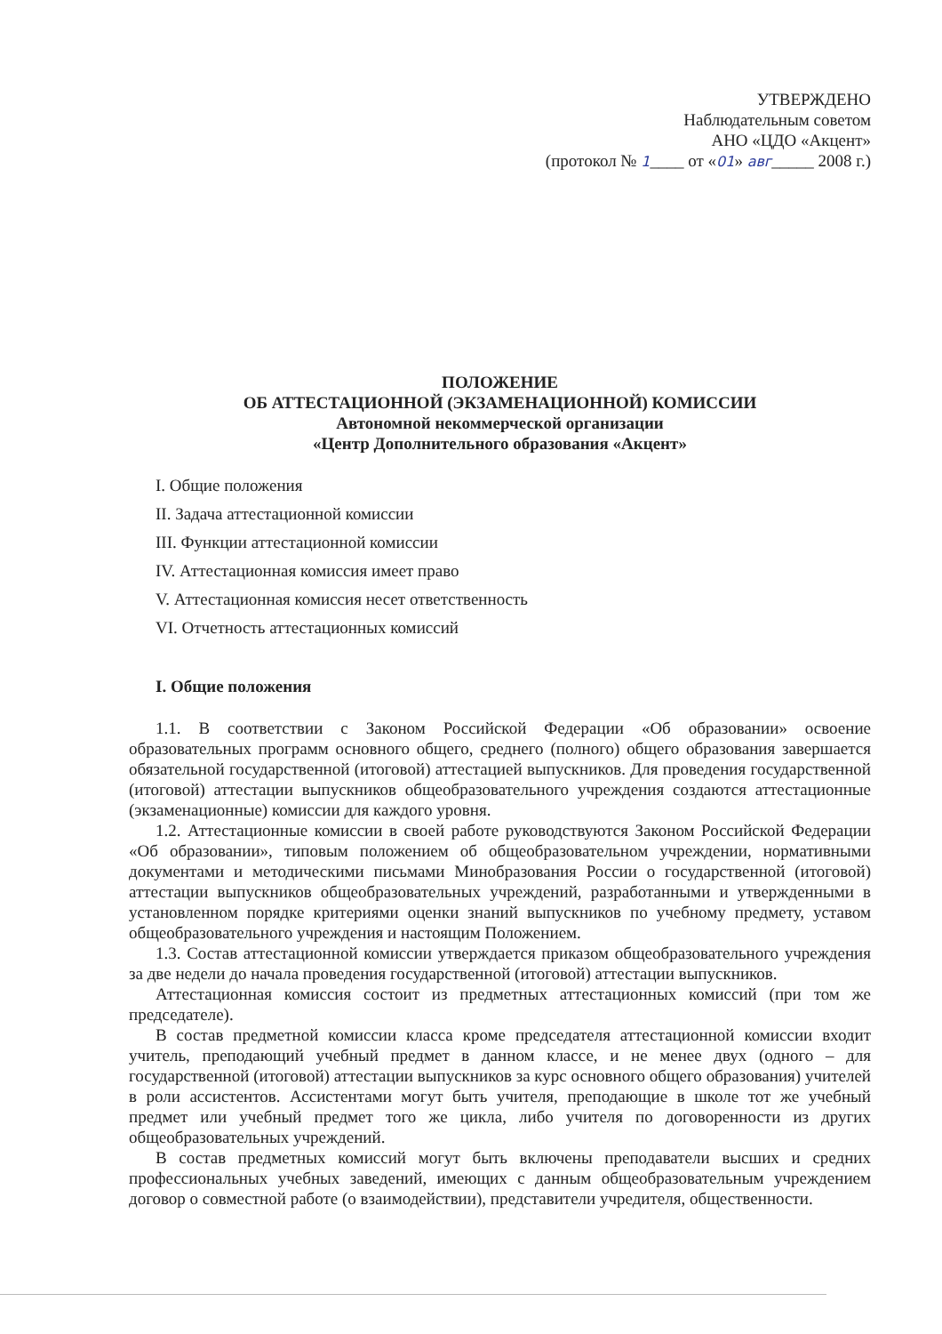УТВЕРЖДЕНО
Наблюдательным советом
АНО «ЦДО «Акцент»
(протокол № 1____ от «01» авг_____ 2008 г.)
ПОЛОЖЕНИЕ
ОБ АТТЕСТАЦИОННОЙ (ЭКЗАМЕНАЦИОННОЙ) КОМИССИИ
Автономной некоммерческой организации
«Центр Дополнительного образования «Акцент»
I. Общие положения
II. Задача аттестационной комиссии
III. Функции аттестационной комиссии
IV. Аттестационная комиссия имеет право
V. Аттестационная комиссия несет ответственность
VI. Отчетность аттестационных комиссий
I. Общие положения
1.1. В соответствии с Законом Российской Федерации «Об образовании» освоение образовательных программ основного общего, среднего (полного) общего образования завершается обязательной государственной (итоговой) аттестацией выпускников. Для проведения государственной (итоговой) аттестации выпускников общеобразовательного учреждения создаются аттестационные (экзаменационные) комиссии для каждого уровня.
1.2. Аттестационные комиссии в своей работе руководствуются Законом Российской Федерации «Об образовании», типовым положением об общеобразовательном учреждении, нормативными документами и методическими письмами Минобразования России о государственной (итоговой) аттестации выпускников общеобразовательных учреждений, разработанными и утвержденными в установленном порядке критериями оценки знаний выпускников по учебному предмету, уставом общеобразовательного учреждения и настоящим Положением.
1.3. Состав аттестационной комиссии утверждается приказом общеобразовательного учреждения за две недели до начала проведения государственной (итоговой) аттестации выпускников.
Аттестационная комиссия состоит из предметных аттестационных комиссий (при том же председателе).
В состав предметной комиссии класса кроме председателя аттестационной комиссии входит учитель, преподающий учебный предмет в данном классе, и не менее двух (одного – для государственной (итоговой) аттестации выпускников за курс основного общего образования) учителей в роли ассистентов. Ассистентами могут быть учителя, преподающие в школе тот же учебный предмет или учебный предмет того же цикла, либо учителя по договоренности из других общеобразовательных учреждений.
В состав предметных комиссий могут быть включены преподаватели высших и средних профессиональных учебных заведений, имеющих с данным общеобразовательным учреждением договор о совместной работе (о взаимодействии), представители учредителя, общественности.